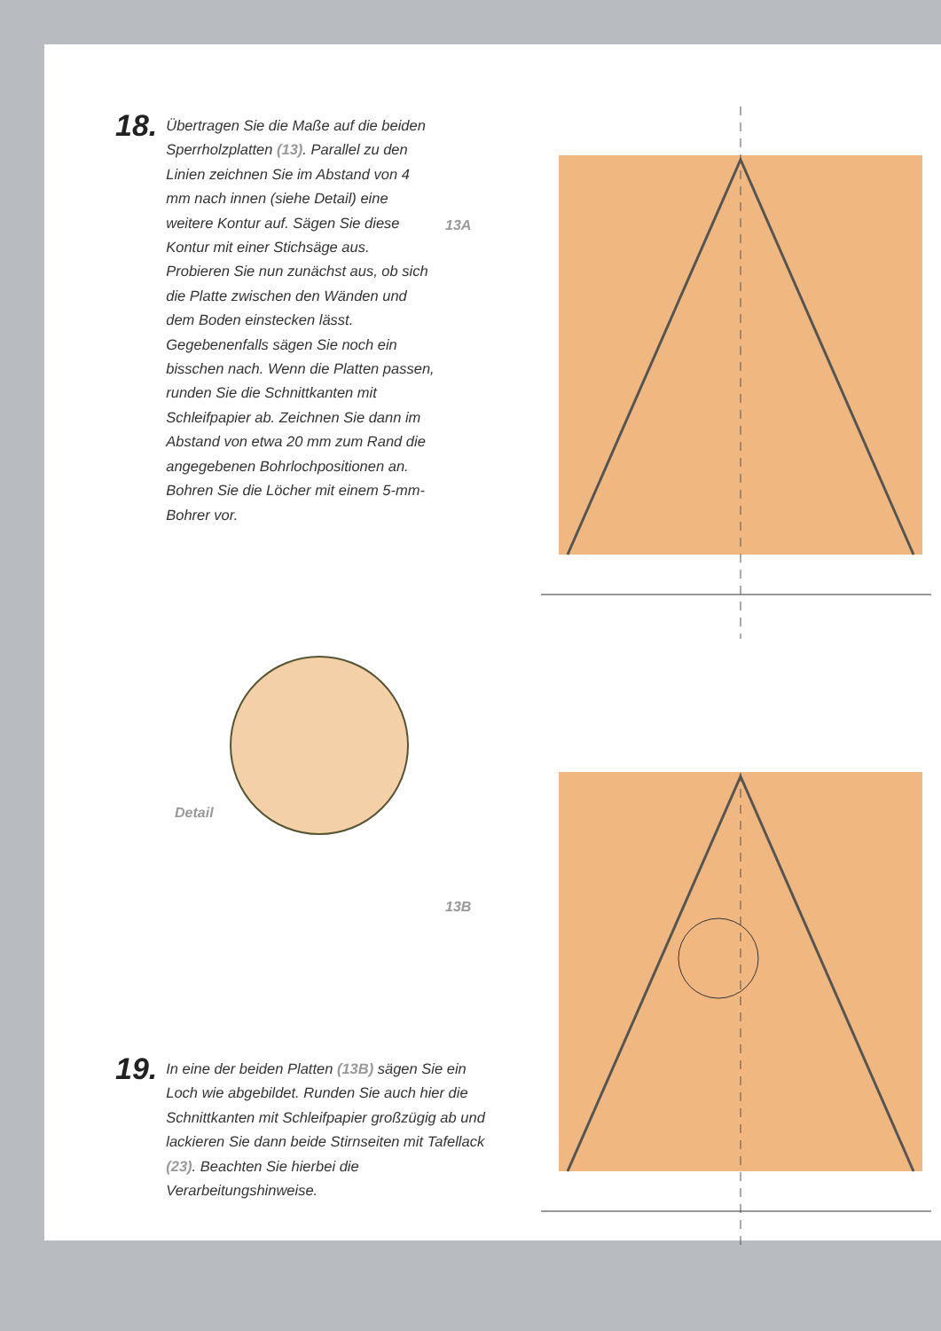18.
Übertragen Sie die Maße auf die beiden Sperrholzplatten (13). Parallel zu den Linien zeichnen Sie im Abstand von 4 mm nach innen (siehe Detail) eine weitere Kontur auf. Sägen Sie diese Kontur mit einer Stichsäge aus. Probieren Sie nun zunächst aus, ob sich die Platte zwischen den Wänden und dem Boden einstecken lässt. Gegebenenfalls sägen Sie noch ein bisschen nach. Wenn die Platten passen, runden Sie die Schnittkanten mit Schleifpapier ab. Zeichnen Sie dann im Abstand von etwa 20 mm zum Rand die angegebenen Bohrlochpositionen an. Bohren Sie die Löcher mit einem 5-mm-Bohrer vor.
13A
Detail
13B
19.
In eine der beiden Platten (13B) sägen Sie ein Loch wie abgebildet. Runden Sie auch hier die Schnittkanten mit Schleifpapier großzügig ab und lackieren Sie dann beide Stirnseiten mit Tafellack (23). Beachten Sie hierbei die Verarbeitungshinweise.